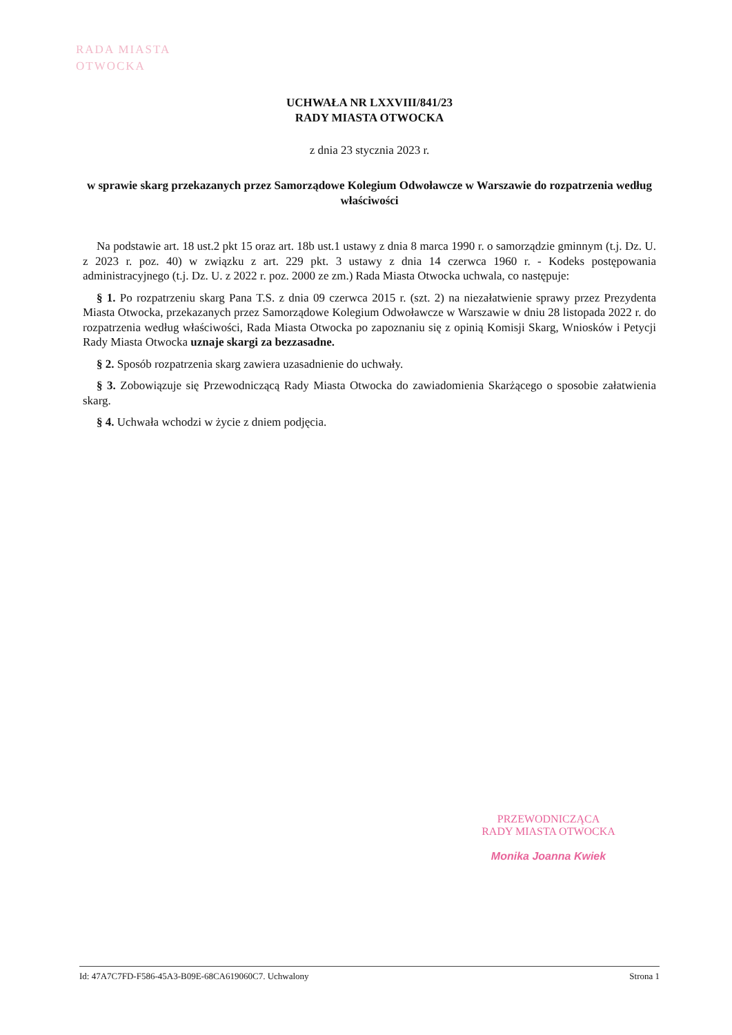RADA MIASTA
OTWOCKA
UCHWAŁA NR LXXVIII/841/23
RADY MIASTA OTWOCKA
z dnia 23 stycznia 2023 r.
w sprawie skarg przekazanych przez Samorządowe Kolegium Odwoławcze w Warszawie do rozpatrzenia według właściwości
Na podstawie art. 18 ust.2 pkt 15 oraz art. 18b ust.1 ustawy z dnia 8 marca 1990 r. o samorządzie gminnym (t.j. Dz. U. z 2023 r. poz. 40) w związku z art. 229 pkt. 3 ustawy z dnia 14 czerwca 1960 r. - Kodeks postępowania administracyjnego (t.j. Dz. U. z 2022 r. poz. 2000 ze zm.) Rada Miasta Otwocka uchwala, co następuje:
§ 1. Po rozpatrzeniu skarg Pana T.S. z dnia 09 czerwca 2015 r. (szt. 2) na niezałatwienie sprawy przez Prezydenta Miasta Otwocka, przekazanych przez Samorządowe Kolegium Odwoławcze w Warszawie w dniu 28 listopada 2022 r. do rozpatrzenia według właściwości, Rada Miasta Otwocka po zapoznaniu się z opinią Komisji Skarg, Wniosków i Petycji Rady Miasta Otwocka uznaje skargi za bezzasadne.
§ 2. Sposób rozpatrzenia skarg zawiera uzasadnienie do uchwały.
§ 3. Zobowiązuje się Przewodniczącą Rady Miasta Otwocka do zawiadomienia Skarżącego o sposobie załatwienia skarg.
§ 4. Uchwała wchodzi w życie z dniem podjęcia.
PRZEWODNICZĄCA
RADY MIASTA OTWOCKA
Monika Joanna Kwiek
Id: 47A7C7FD-F586-45A3-B09E-68CA619060C7. Uchwalony Strona 1